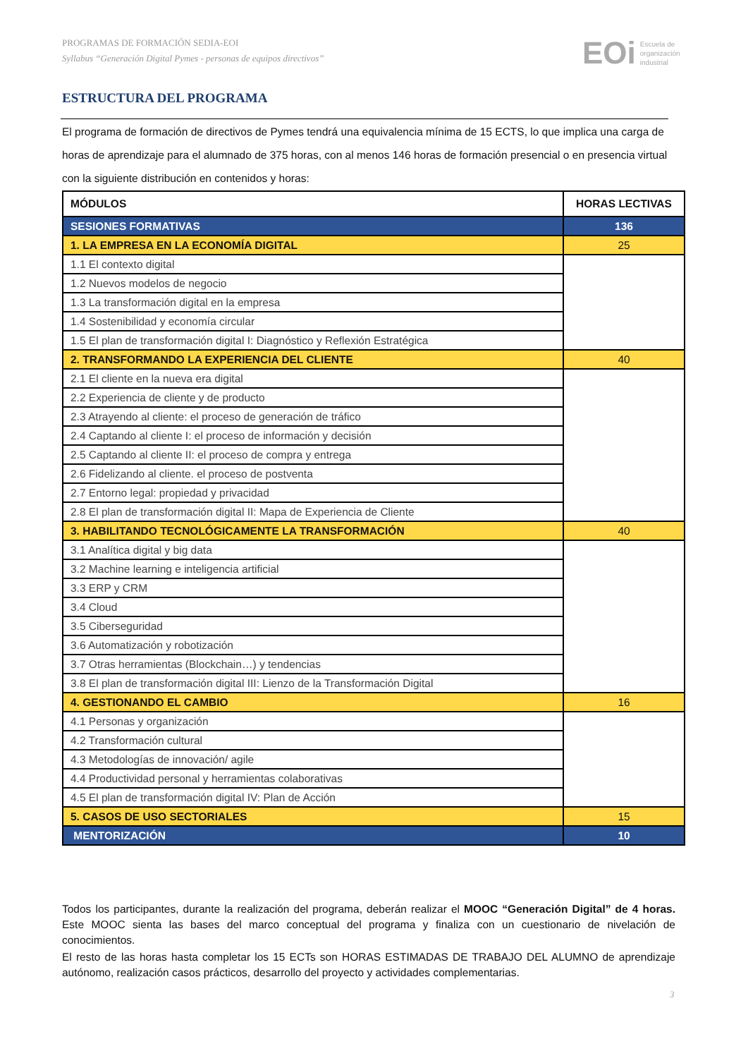PROGRAMAS DE FORMACIÓN SEDIA-EOI
Syllabus “Generación Digital Pymes - personas de equipos directivos”
EOi Escuela de
organización
industrial
ESTRUCTURA DEL PROGRAMA
El programa de formación de directivos de Pymes tendrá una equivalencia mínima de 15 ECTS, lo que implica una carga de horas de aprendizaje para el alumnado de 375 horas, con al menos 146 horas de formación presencial o en presencia virtual con la siguiente distribución en contenidos y horas:
| MÓDULOS | HORAS LECTIVAS |
| --- | --- |
| SESIONES FORMATIVAS | 136 |
| 1. LA EMPRESA EN LA ECONOMÍA DIGITAL | 25 |
| 1.1 El contexto digital | |
| 1.2 Nuevos modelos de negocio | |
| 1.3 La transformación digital en la empresa | |
| 1.4 Sostenibilidad y economía circular | |
| 1.5 El plan de transformación digital I: Diagnóstico y Reflexión Estratégica | |
| 2. TRANSFORMANDO LA EXPERIENCIA DEL CLIENTE | 40 |
| 2.1 El cliente en la nueva era digital | |
| 2.2 Experiencia de cliente y de producto | |
| 2.3 Atrayendo al cliente: el proceso de generación de tráfico | |
| 2.4 Captando al cliente I: el proceso de información y decisión | |
| 2.5 Captando al cliente II: el proceso de compra y entrega | |
| 2.6 Fidelizando al cliente. el proceso de postventa | |
| 2.7 Entorno legal: propiedad y privacidad | |
| 2.8 El plan de transformación digital II: Mapa de Experiencia de Cliente | |
| 3. HABILITANDO TECNOLÓGICAMENTE LA TRANSFORMACIÓN | 40 |
| 3.1 Analítica digital y big data | |
| 3.2 Machine learning e inteligencia artificial | |
| 3.3 ERP y CRM | |
| 3.4 Cloud | |
| 3.5 Ciberseguridad | |
| 3.6 Automatización y robotización | |
| 3.7 Otras herramientas (Blockchain…) y tendencias | |
| 3.8 El plan de transformación digital III: Lienzo de la Transformación Digital | |
| 4. GESTIONANDO EL CAMBIO | 16 |
| 4.1 Personas y organización | |
| 4.2 Transformación cultural | |
| 4.3 Metodologías de innovación/ agile | |
| 4.4 Productividad personal y herramientas colaborativas | |
| 4.5 El plan de transformación digital IV: Plan de Acción | |
| 5. CASOS DE USO SECTORIALES | 15 |
| MENTORIZACIÓN | 10 |
Todos los participantes, durante la realización del programa, deberán realizar el MOOC “Generación Digital” de 4 horas. Este MOOC sienta las bases del marco conceptual del programa y finaliza con un cuestionario de nivelación de conocimientos.
El resto de las horas hasta completar los 15 ECTs son HORAS ESTIMADAS DE TRABAJO DEL ALUMNO de aprendizaje autónomo, realización casos prácticos, desarrollo del proyecto y actividades complementarias.
3